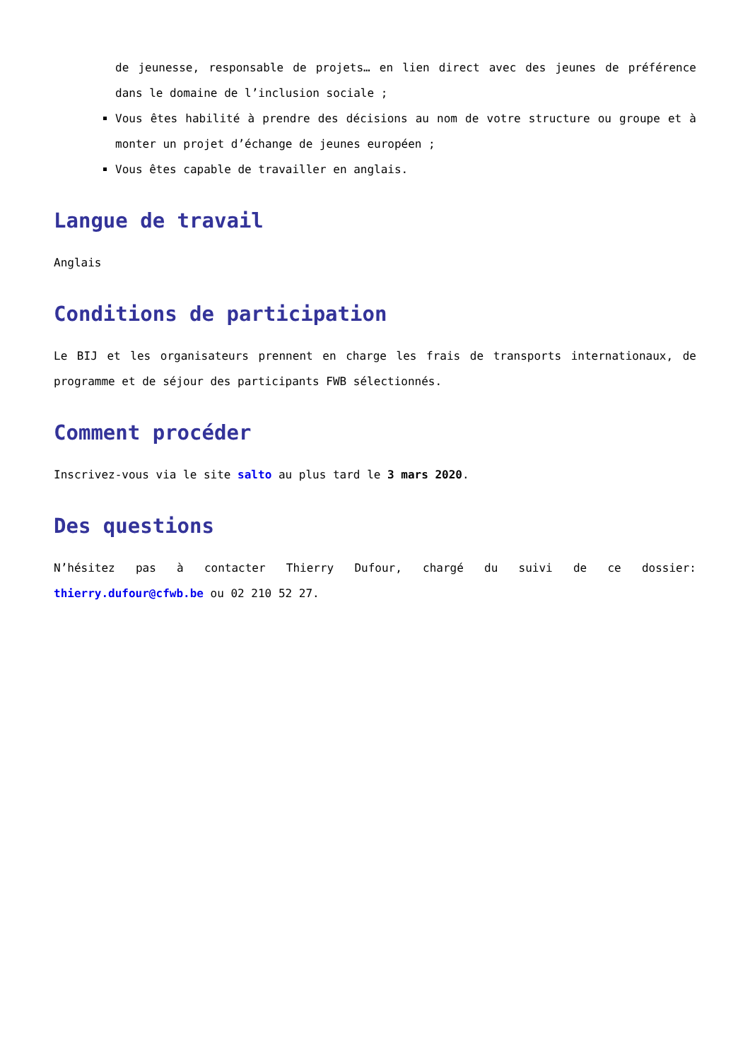de jeunesse, responsable de projets… en lien direct avec des jeunes de préférence dans le domaine de l’inclusion sociale ;
Vous êtes habilité à prendre des décisions au nom de votre structure ou groupe et à monter un projet d’échange de jeunes européen ;
Vous êtes capable de travailler en anglais.
Langue de travail
Anglais
Conditions de participation
Le BIJ et les organisateurs prennent en charge les frais de transports internationaux, de programme et de séjour des participants FWB sélectionnés.
Comment procéder
Inscrivez-vous via le site salto au plus tard le 3 mars 2020.
Des questions
N’hésitez pas à contacter Thierry Dufour, chargé du suivi de ce dossier: thierry.dufour@cfwb.be ou 02 210 52 27.